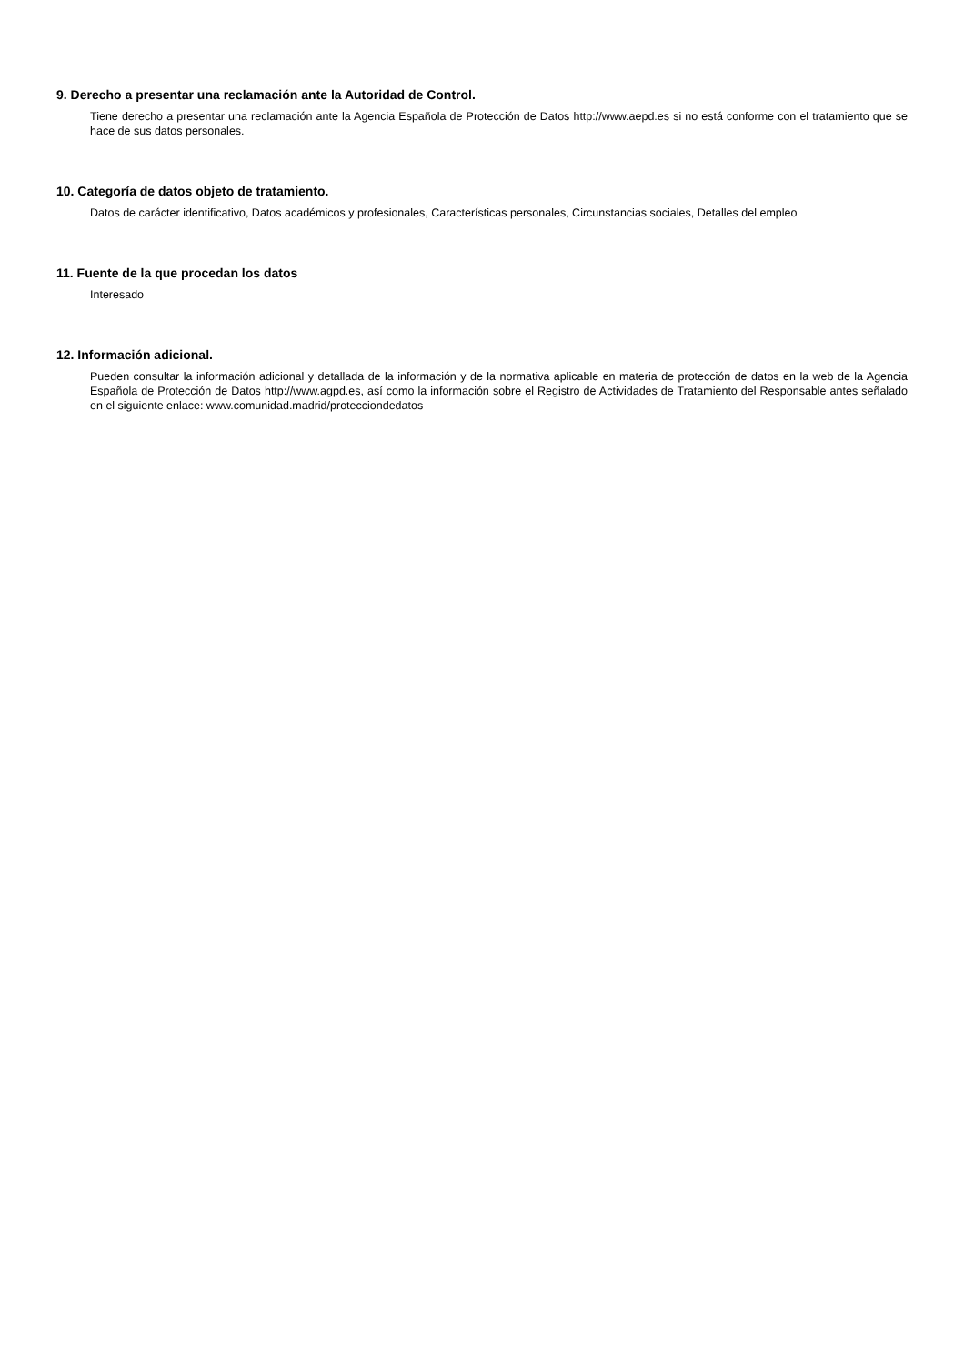9. Derecho a presentar una reclamación ante la Autoridad de Control.
Tiene derecho a presentar una reclamación ante la Agencia Española de Protección de Datos http://www.aepd.es si no está conforme con el tratamiento que se hace de sus datos personales.
10. Categoría de datos objeto de tratamiento.
Datos de carácter identificativo, Datos académicos y profesionales, Características personales, Circunstancias sociales, Detalles del empleo
11. Fuente de la que procedan los datos
Interesado
12. Información adicional.
Pueden consultar la información adicional y detallada de la información y de la normativa aplicable en materia de protección de datos en la web de la Agencia Española de Protección de Datos http://www.agpd.es, así como la información sobre el Registro de Actividades de Tratamiento del Responsable antes señalado en el siguiente enlace: www.comunidad.madrid/protecciondedatos